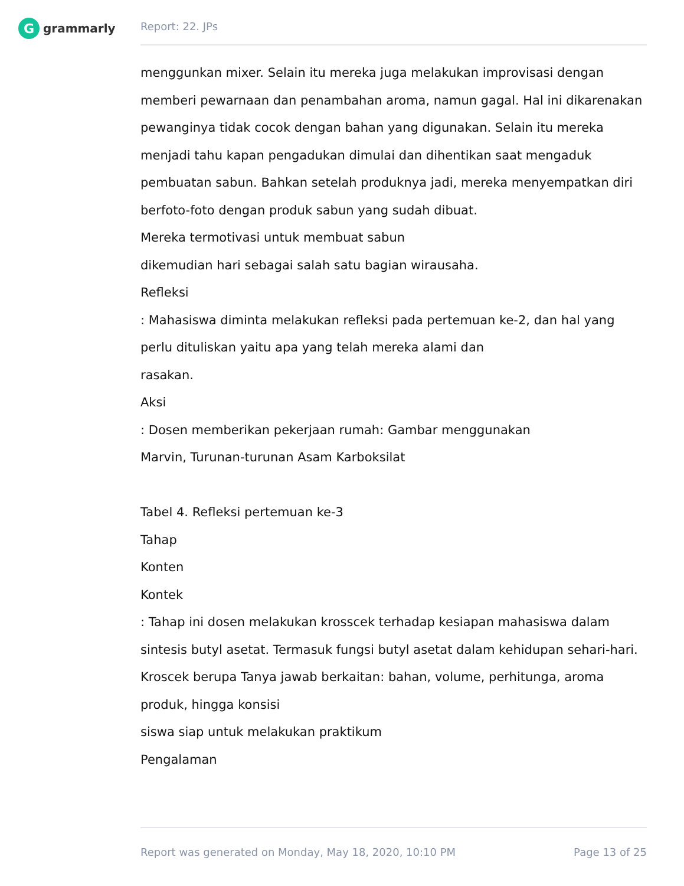G
grammarly
Report: 22. JPs
menggunkan mixer. Selain itu mereka juga melakukan improvisasi dengan memberi pewarnaan dan penambahan aroma, namun gagal. Hal ini dikarenakan pewanginya tidak cocok dengan bahan yang digunakan. Selain itu mereka menjadi tahu kapan pengadukan dimulai dan dihentikan saat mengaduk pembuatan sabun. Bahkan setelah produknya jadi, mereka menyempatkan diri berfoto-foto dengan produk sabun yang sudah dibuat.
Mereka termotivasi untuk membuat sabun
dikemudian hari sebagai salah satu bagian wirausaha.
Refleksi
: Mahasiswa diminta melakukan refleksi pada pertemuan ke-2, dan hal yang perlu dituliskan yaitu apa yang telah mereka alami dan
rasakan.
Aksi
: Dosen memberikan pekerjaan rumah: Gambar menggunakan
Marvin, Turunan-turunan Asam Karboksilat
Tabel 4. Refleksi pertemuan ke-3
Tahap
Konten
Kontek
: Tahap ini dosen melakukan krosscek terhadap kesiapan mahasiswa dalam sintesis butyl asetat. Termasuk fungsi butyl asetat dalam kehidupan sehari-hari. Kroscek berupa Tanya jawab berkaitan: bahan, volume, perhitunga, aroma produk, hingga konsisi
siswa siap untuk melakukan praktikum
Pengalaman
Report was generated on Monday, May 18, 2020, 10:10 PM Page 13 of 25